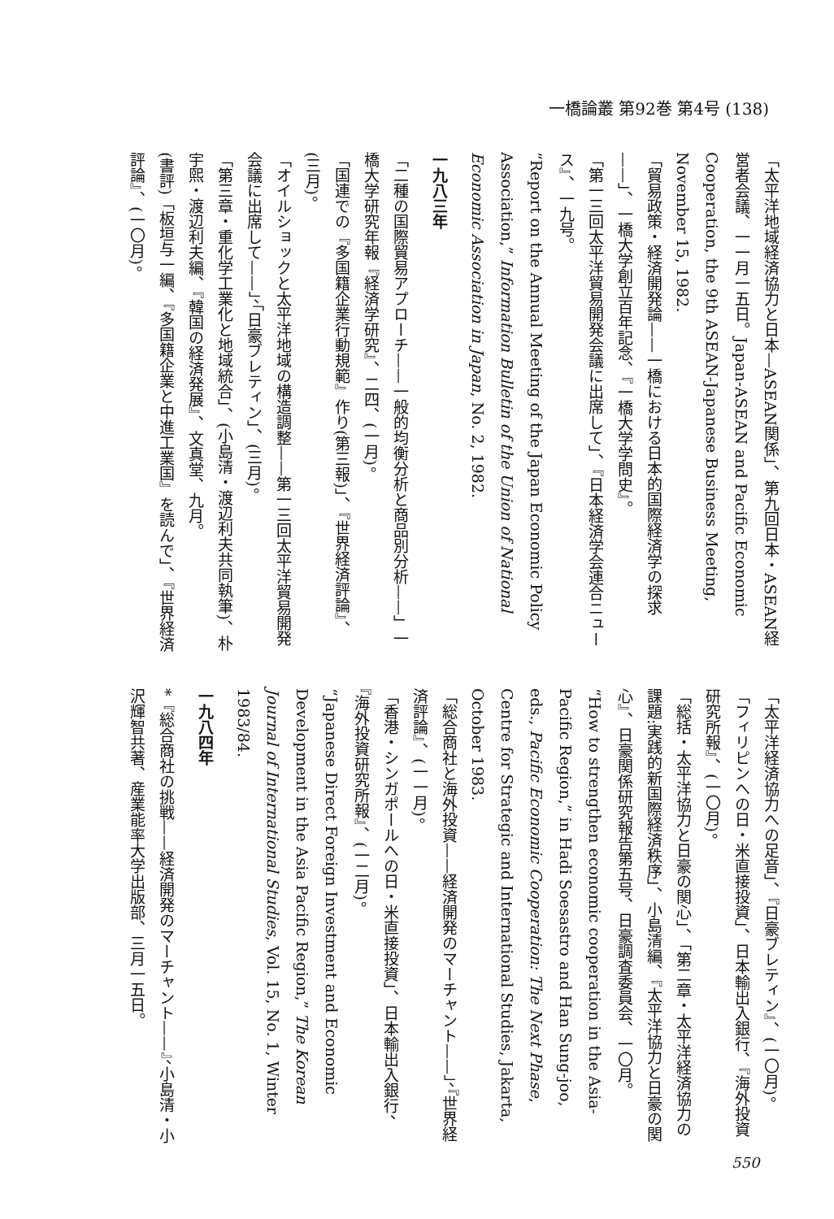一橋論叢 第92巻 第4号 (138)
「太平洋地域経済協力と日本—ASEAN関係」、第九回日本・ASEAN経営者会議、一一月一五日。Japan-ASEAN and Pacific Economic Cooperation, the 9th ASEAN-Japanese Business Meeting, November 15, 1982.
「貿易政策・経済開発論——一橋における日本的国際経済学の探求——」、一橋大学創立百年記念、『一橋大学学問史』。
「第一三回太平洋貿易開発会議に出席して」、『日本経済学会連合ニュース』、一九号。
“Report on the Annual Meeting of the Japan Economic Policy Association,” Information Bulletin of the Union of National Economic Association in Japan, No. 2, 1982.
一九八三年
「二種の国際貿易アプローチ——一般的均衡分析と商品別分析——」一橋大学研究年報『経済学研究』、二四、(一月)。
「国連での『多国籍企業行動規範』作り(第三報)」、『世界経済評論』、(三月)。
「オイルショックと太平洋地域の構造調整——第一三回太平洋貿易開発会議に出席して——」、「日豪ブレティン」、(三月)。
「第三章・重化学工業化と地域統合」、(小島清・渡辺利夫共同執筆)、朴宇煕・渡辺利夫編、『韓国の経済発展』、文真堂、九月。
(書評)「板垣与一編、『多国籍企業と中進工業国』を読んで」、『世界経済評論』、(一〇月)。
「太平洋経済協力への足音」、『日豪ブレティン』、(一〇月)。
「フィリピンへの日・米直接投資」、日本輸出入銀行、『海外投資研究所報』、(一〇月)。
「総括・太平洋協力と日豪の関心」、「第二章・太平洋経済協力の課題:実践的新国際経済秩序」、小島清編、『太平洋協力と日豪の関心』、日豪関係研究報告第五号、日豪調査委員会、一〇月。
“How to strengthen economic cooperation in the Asia-Pacific Region,” in Hadi Soesastro and Han Sung-joo, eds., Pacific Economic Cooperation: The Next Phase, Centre for Strategic and International Studies, Jakarta, October 1983.
「総合商社と海外投資——経済開発のマーチャント——」、『世界経済評論』、(一一月)。
「香港・シンガポールへの日・米直接投資」、日本輸出入銀行、『海外投資研究所報』、(一二月)。
“Japanese Direct Foreign Investment and Economic Development in the Asia Pacific Region,” The Korean Journal of International Studies, Vol. 15, No. 1, Winter 1983/84.
一九八四年
*『総合商社の挑戦——経済開発のマーチャント——』、小島清・小沢輝智共著、産業能率大学出版部、三月一五日。
550